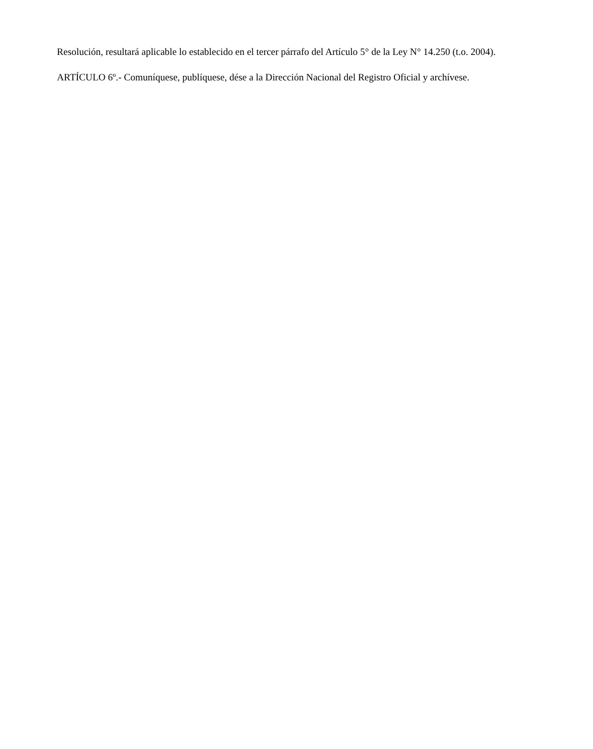Resolución, resultará aplicable lo establecido en el tercer párrafo del Artículo 5° de la Ley N° 14.250 (t.o. 2004).
ARTÍCULO 6º.- Comuníquese, publíquese, dése a la Dirección Nacional del Registro Oficial y archívese.